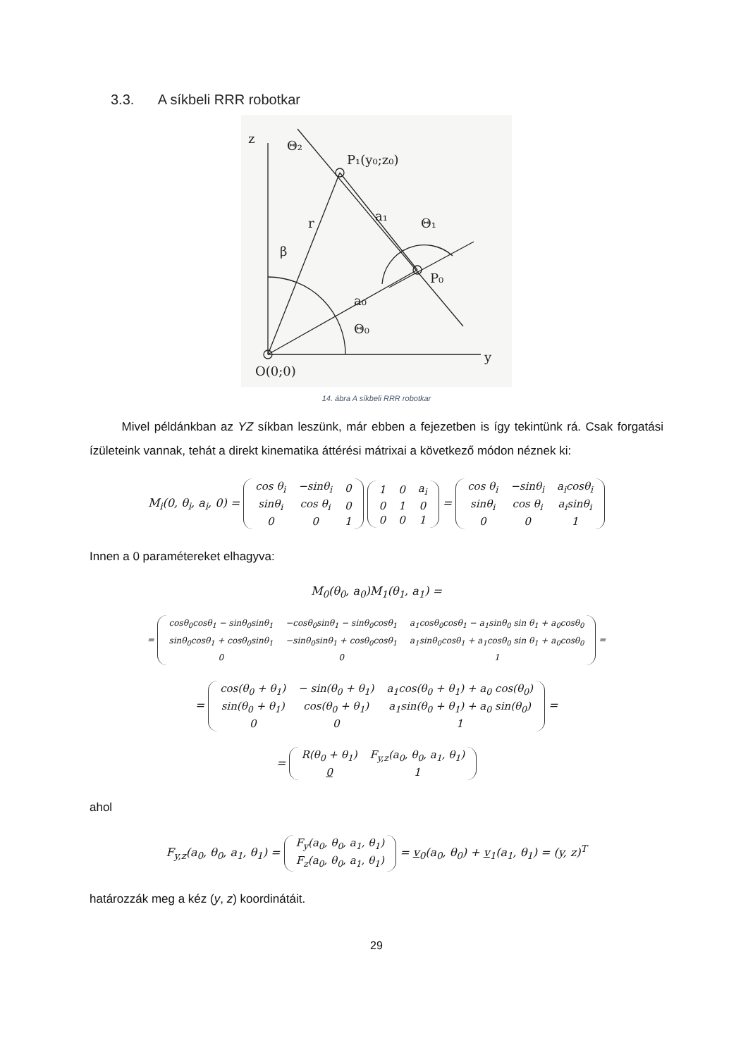3.3. A síkbeli RRR robotkar
z
y
O(0;0)
P₁(y₀;z₀)
P₀
a₀
a₁
β
r
Θ₀
Θ₁
Θ₂
14. ábra A síkbeli RRR robotkar
Mivel példánkban az YZ síkban leszünk, már ebben a fejezetben is így tekintünk rá. Csak forgatási ízületeink vannak, tehát a direkt kinematika áttérési mátrixai a következő módon néznek ki:
M<sub>i</sub>(0, θ<sub>i</sub>, a<sub>i</sub>, 0) =
| cos θ<sub>i</sub> | −sinθ<sub>i</sub> | 0 |
| sinθ<sub>i</sub> | cos θ<sub>i</sub> | 0 |
| 0 | 0 | 1 |
| 1 | 0 | a<sub>i</sub> |
| 0 | 1 | 0 |
| 0 | 0 | 1 |
=
| cos θ<sub>i</sub> | −sinθ<sub>i</sub> | a<sub>i</sub>cosθ<sub>i</sub> |
| sinθ<sub>i</sub> | cos θ<sub>i</sub> | a<sub>i</sub>sinθ<sub>i</sub> |
| 0 | 0 | 1 |
Innen a 0 paramétereket elhagyva:
M<sub>0</sub>(θ<sub>0</sub>, a<sub>0</sub>)M<sub>1</sub>(θ<sub>1</sub>, a<sub>1</sub>) =
=
| cosθ<sub>0</sub>cosθ<sub>1</sub> − sinθ<sub>0</sub>sinθ<sub>1</sub> | −cosθ<sub>0</sub>sinθ<sub>1</sub> − sinθ<sub>0</sub>cosθ<sub>1</sub> | a<sub>1</sub>cosθ<sub>0</sub>cosθ<sub>1</sub> − a<sub>1</sub>sinθ<sub>0</sub> sin θ<sub>1</sub> + a<sub>0</sub>cosθ<sub>0</sub> |
| sinθ<sub>0</sub>cosθ<sub>1</sub> + cosθ<sub>0</sub>sinθ<sub>1</sub> | −sinθ<sub>0</sub>sinθ<sub>1</sub> + cosθ<sub>0</sub>cosθ<sub>1</sub> | a<sub>1</sub>sinθ<sub>0</sub>cosθ<sub>1</sub> + a<sub>1</sub>cosθ<sub>0</sub> sin θ<sub>1</sub> + a<sub>0</sub>cosθ<sub>0</sub> |
| 0 | 0 | 1 |
=
=
| cos(θ<sub>0</sub> + θ<sub>1</sub>) | − sin(θ<sub>0</sub> + θ<sub>1</sub>) | a<sub>1</sub>cos(θ<sub>0</sub> + θ<sub>1</sub>) + a<sub>0</sub> cos(θ<sub>0</sub>) |
| sin(θ<sub>0</sub> + θ<sub>1</sub>) | cos(θ<sub>0</sub> + θ<sub>1</sub>) | a<sub>1</sub>sin(θ<sub>0</sub> + θ<sub>1</sub>) + a<sub>0</sub> sin(θ<sub>0</sub>) |
| 0 | 0 | 1 |
=
=
| R(θ<sub>0</sub> + θ<sub>1</sub>) | F<sub>y,z</sub>(a<sub>0</sub>, θ<sub>0</sub>, a<sub>1</sub>, θ<sub>1</sub>) |
| 0 | 1 |
ahol
F<sub>y,z</sub>(a<sub>0</sub>, θ<sub>0</sub>, a<sub>1</sub>, θ<sub>1</sub>) =
| F<sub>y</sub>(a<sub>0</sub>, θ<sub>0</sub>, a<sub>1</sub>, θ<sub>1</sub>) |
| F<sub>z</sub>(a<sub>0</sub>, θ<sub>0</sub>, a<sub>1</sub>, θ<sub>1</sub>) |
= v<sub>0</sub>(a<sub>0</sub>, θ<sub>0</sub>) + v<sub>1</sub>(a<sub>1</sub>, θ<sub>1</sub>) = (y, z)<sup>T</sup>
határozzák meg a kéz (y, z) koordinátáit.
29